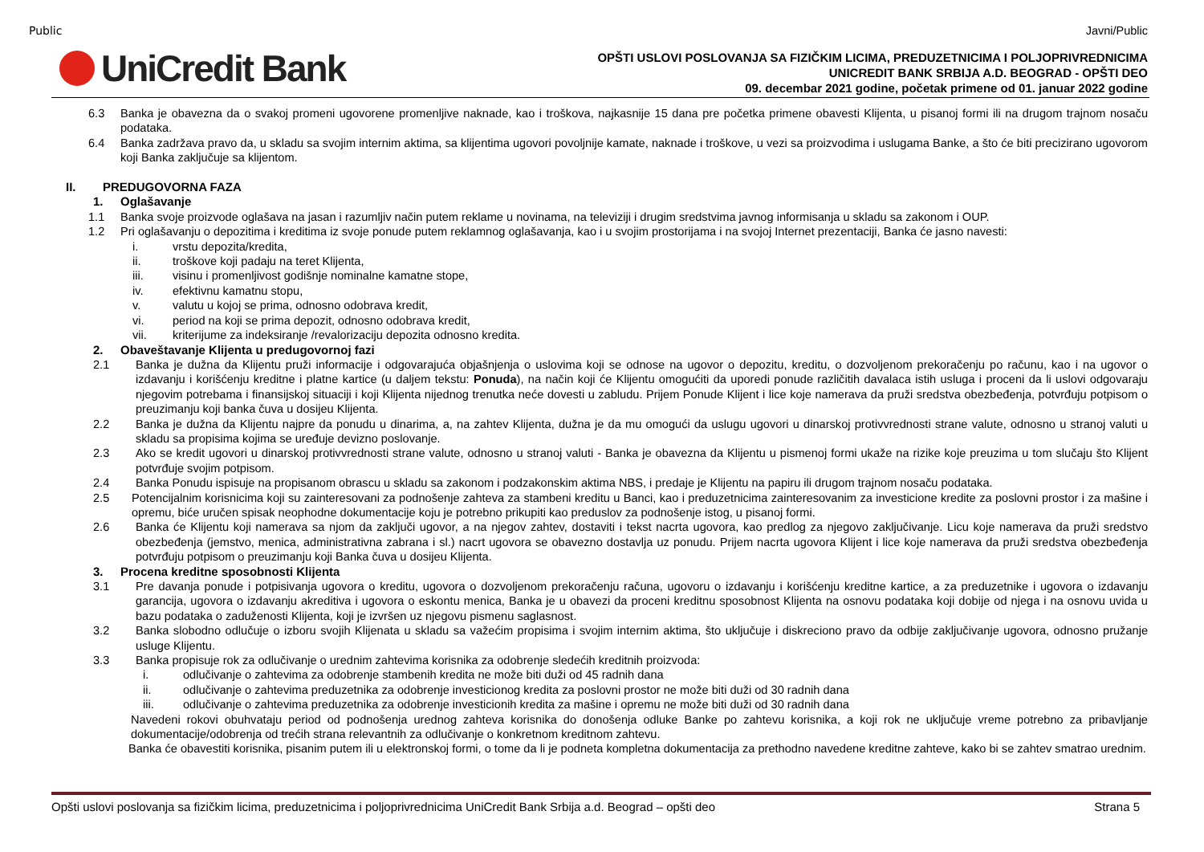Public
UniCredit Bank
Javni/Public
OPŠTI USLOVI POSLOVANJA SA FIZIČKIM LICIMA, PREDUZETNICIMA I POLJOPRIVREDNICIMA
UNICREDIT BANK SRBIJA A.D. BEOGRAD - OPŠTI DEO
09. decembar 2021 godine, početak primene od 01. januar 2022 godine
6.3 Banka je obavezna da o svakoj promeni ugovorene promenljive naknade, kao i troškova, najkasnije 15 dana pre početka primene obavesti Klijenta, u pisanoj formi ili na drugom trajnom nosaču podataka.
6.4 Banka zadržava pravo da, u skladu sa svojim internim aktima, sa klijentima ugovori povoljnije kamate, naknade i troškove, u vezi sa proizvodima i uslugama Banke, a što će biti precizirano ugovorom koji Banka zaključuje sa klijentom.
II. PREDUGOVORNA FAZA
1. Oglašavanje
1.1 Banka svoje proizvode oglašava na jasan i razumljiv način putem reklame u novinama, na televiziji i drugim sredstvima javnog informisanja u skladu sa zakonom i OUP.
1.2 Pri oglašavanju o depozitima i kreditima iz svoje ponude putem reklamnog oglašavanja, kao i u svojim prostorijama i na svojoj Internet prezentaciji, Banka će jasno navesti:
i. vrstu depozita/kredita,
ii. troškove koji padaju na teret Klijenta,
iii. visinu i promenljivost godišnje nominalne kamatne stope,
iv. efektivnu kamatnu stopu,
v. valutu u kojoj se prima, odnosno odobrava kredit,
vi. period na koji se prima depozit, odnosno odobrava kredit,
vii. kriterijume za indeksiranje /revalorizaciju depozita odnosno kredita.
2. Obaveštavanje Klijenta u predugovornoj fazi
2.1 Banka je dužna da Klijentu pruži informacije i odgovarajuća objašnjenja o uslovima koji se odnose na ugovor o depozitu, kreditu, o dozvoljenom prekoračenju po računu, kao i na ugovor o izdavanju i korišćenju kreditne i platne kartice (u daljem tekstu: Ponuda), na način koji će Klijentu omogućiti da uporedi ponude različitih davalaca istih usluga i proceni da li uslovi odgovaraju njegovim potrebama i finansijskoj situaciji i koji Klijenta nijednog trenutka neće dovesti u zabludu. Prijem Ponude Klijent i lice koje namerava da pruži sredstva obezbeđenja, potvrđuju potpisom o preuzimanju koji banka čuva u dosijeu Klijenta.
2.2 Banka je dužna da Klijentu najpre da ponudu u dinarima, a, na zahtev Klijenta, dužna je da mu omogući da uslugu ugovori u dinarskoj protivvrednosti strane valute, odnosno u stranoj valuti u skladu sa propisima kojima se uređuje devizno poslovanje.
2.3 Ako se kredit ugovori u dinarskoj protivvrednosti strane valute, odnosno u stranoj valuti - Banka je obavezna da Klijentu u pismenoj formi ukaže na rizike koje preuzima u tom slučaju što Klijent potvrđuje svojim potpisom.
2.4 Banka Ponudu ispisuje na propisanom obrascu u skladu sa zakonom i podzakonskim aktima NBS, i predaje je Klijentu na papiru ili drugom trajnom nosaču podataka.
2.5 Potencijalnim korisnicima koji su zainteresovani za podnošenje zahteva za stambeni kreditu u Banci, kao i preduzetnicima zainteresovanim za investicione kredite za poslovni prostor i za mašine i opremu, biće uručen spisak neophodne dokumentacije koju je potrebno prikupiti kao preduslov za podnošenje istog, u pisanoj formi.
2.6 Banka će Klijentu koji namerava sa njom da zaključi ugovor, a na njegov zahtev, dostaviti i tekst nacrta ugovora, kao predlog za njegovo zaključivanje. Licu koje namerava da pruži sredstvo obezbeđenja (jemstvo, menica, administrativna zabrana i sl.) nacrt ugovora se obavezno dostavlja uz ponudu. Prijem nacrta ugovora Klijent i lice koje namerava da pruži sredstva obezbeđenja potvrđuju potpisom o preuzimanju koji Banka čuva u dosijeu Klijenta.
3. Procena kreditne sposobnosti Klijenta
3.1 Pre davanja ponude i potpisivanja ugovora o kreditu, ugovora o dozvoljenom prekoračenju računa, ugovoru o izdavanju i korišćenju kreditne kartice, a za preduzetnike i ugovora o izdavanju garancija, ugovora o izdavanju akreditiva i ugovora o eskontu menica, Banka je u obavezi da proceni kreditnu sposobnost Klijenta na osnovu podataka koji dobije od njega i na osnovu uvida u bazu podataka o zaduženosti Klijenta, koji je izvršen uz njegovu pismenu saglasnost.
3.2 Banka slobodno odlučuje o izboru svojih Klijenata u skladu sa važećim propisima i svojim internim aktima, što uključuje i diskreciono pravo da odbije zaključivanje ugovora, odnosno pružanje usluge Klijentu.
3.3 Banka propisuje rok za odlučivanje o urednim zahtevima korisnika za odobrenje sledećih kreditnih proizvoda:
i. odlučivanje o zahtevima za odobrenje stambenih kredita ne može biti duži od 45 radnih dana
ii. odlučivanje o zahtevima preduzetnika za odobrenje investicionog kredita za poslovni prostor ne može biti duži od 30 radnih dana
iii. odlučivanje o zahtevima preduzetnika za odobrenje investicionih kredita za mašine i opremu ne može biti duži od 30 radnih dana
Navedeni rokovi obuhvataju period od podnošenja urednog zahteva korisnika do donošenja odluke Banke po zahtevu korisnika, a koji rok ne uključuje vreme potrebno za pribavljanje dokumentacije/odobrenja od trećih strana relevantnih za odlučivanje o konkretnom kreditnom zahtevu.
Banka će obavestiti korisnika, pisanim putem ili u elektronskoj formi, o tome da li je podneta kompletna dokumentacija za prethodno navedene kreditne zahteve, kako bi se zahtev smatrao urednim.
Opšti uslovi poslovanja sa fizičkim licima, preduzetnicima i poljoprivrednicima UniCredit Bank Srbija a.d. Beograd – opšti deo Strana 5